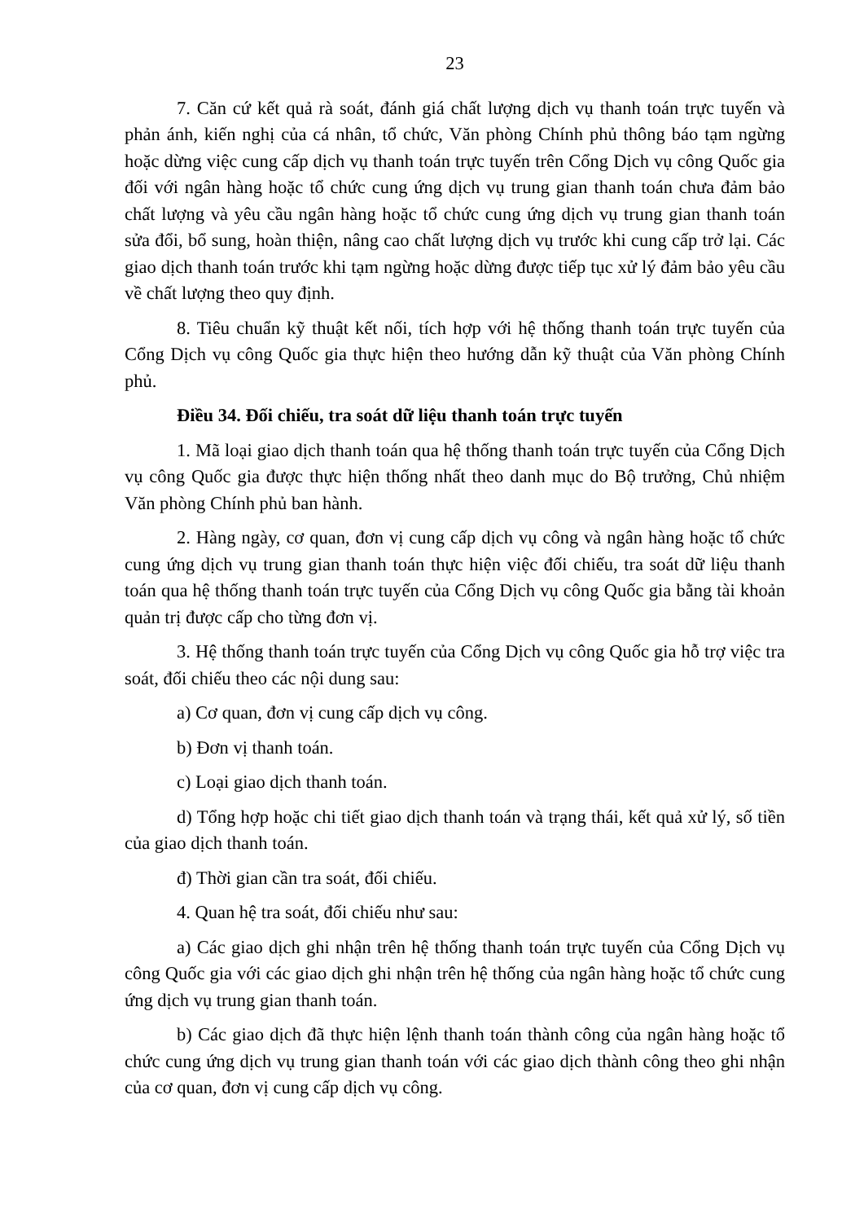23
7. Căn cứ kết quả rà soát, đánh giá chất lượng dịch vụ thanh toán trực tuyến và phản ánh, kiến nghị của cá nhân, tổ chức, Văn phòng Chính phủ thông báo tạm ngừng hoặc dừng việc cung cấp dịch vụ thanh toán trực tuyến trên Cổng Dịch vụ công Quốc gia đối với ngân hàng hoặc tổ chức cung ứng dịch vụ trung gian thanh toán chưa đảm bảo chất lượng và yêu cầu ngân hàng hoặc tổ chức cung ứng dịch vụ trung gian thanh toán sửa đổi, bổ sung, hoàn thiện, nâng cao chất lượng dịch vụ trước khi cung cấp trở lại. Các giao dịch thanh toán trước khi tạm ngừng hoặc dừng được tiếp tục xử lý đảm bảo yêu cầu về chất lượng theo quy định.
8. Tiêu chuẩn kỹ thuật kết nối, tích hợp với hệ thống thanh toán trực tuyến của Cổng Dịch vụ công Quốc gia thực hiện theo hướng dẫn kỹ thuật của Văn phòng Chính phủ.
Điều 34. Đối chiếu, tra soát dữ liệu thanh toán trực tuyến
1. Mã loại giao dịch thanh toán qua hệ thống thanh toán trực tuyến của Cổng Dịch vụ công Quốc gia được thực hiện thống nhất theo danh mục do Bộ trưởng, Chủ nhiệm Văn phòng Chính phủ ban hành.
2. Hàng ngày, cơ quan, đơn vị cung cấp dịch vụ công và ngân hàng hoặc tổ chức cung ứng dịch vụ trung gian thanh toán thực hiện việc đối chiếu, tra soát dữ liệu thanh toán qua hệ thống thanh toán trực tuyến của Cổng Dịch vụ công Quốc gia bằng tài khoản quản trị được cấp cho từng đơn vị.
3. Hệ thống thanh toán trực tuyến của Cổng Dịch vụ công Quốc gia hỗ trợ việc tra soát, đối chiếu theo các nội dung sau:
a) Cơ quan, đơn vị cung cấp dịch vụ công.
b) Đơn vị thanh toán.
c) Loại giao dịch thanh toán.
d) Tổng hợp hoặc chi tiết giao dịch thanh toán và trạng thái, kết quả xử lý, số tiền của giao dịch thanh toán.
đ) Thời gian cần tra soát, đối chiếu.
4. Quan hệ tra soát, đối chiếu như sau:
a) Các giao dịch ghi nhận trên hệ thống thanh toán trực tuyến của Cổng Dịch vụ công Quốc gia với các giao dịch ghi nhận trên hệ thống của ngân hàng hoặc tổ chức cung ứng dịch vụ trung gian thanh toán.
b) Các giao dịch đã thực hiện lệnh thanh toán thành công của ngân hàng hoặc tổ chức cung ứng dịch vụ trung gian thanh toán với các giao dịch thành công theo ghi nhận của cơ quan, đơn vị cung cấp dịch vụ công.